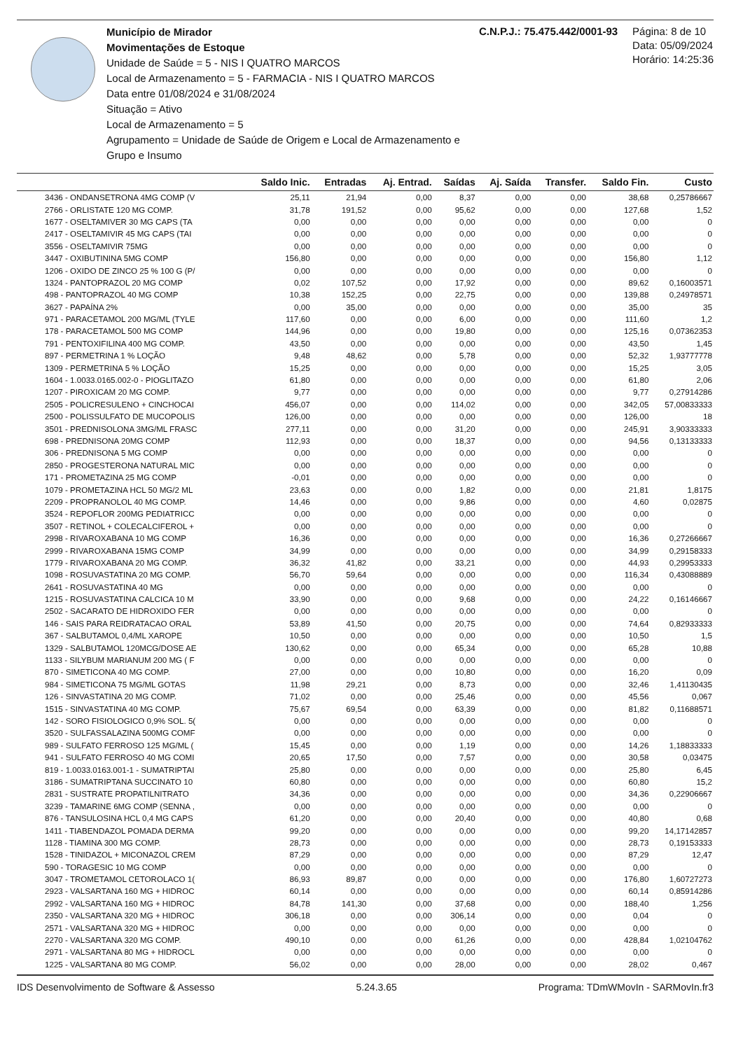Município de Mirador
Movimentações de Estoque
Unidade de Saúde = 5 - NIS I QUATRO MARCOS
Local de Armazenamento = 5 - FARMACIA - NIS I QUATRO MARCOS
Data entre 01/08/2024 e 31/08/2024
Situação = Ativo
Local de Armazenamento = 5
Agrupamento = Unidade de Saúde de Origem e Local de Armazenamento e Grupo e Insumo
C.N.P.J.: 75.475.442/0001-93 Página: 8 de 10
Data: 05/09/2024
Horário: 14:25:36
| | Saldo Inic. | Entradas | Aj. Entrad. | Saídas | Aj. Saída | Transfer. | Saldo Fin. | Custo |
| --- | --- | --- | --- | --- | --- | --- | --- | --- |
| 3436 - ONDANSETRONA 4MG COMP (V | 25,11 | 21,94 | 0,00 | 8,37 | 0,00 | 0,00 | 38,68 | 0,25786667 |
| 2766 - ORLISTATE 120 MG COMP. | 31,78 | 191,52 | 0,00 | 95,62 | 0,00 | 0,00 | 127,68 | 1,52 |
| 1677 - OSELTAMIVER 30 MG CAPS (TA | 0,00 | 0,00 | 0,00 | 0,00 | 0,00 | 0,00 | 0,00 | 0 |
| 2417 - OSELTAMIVIR 45 MG CAPS (TAI | 0,00 | 0,00 | 0,00 | 0,00 | 0,00 | 0,00 | 0,00 | 0 |
| 3556 - OSELTAMIVIR 75MG | 0,00 | 0,00 | 0,00 | 0,00 | 0,00 | 0,00 | 0,00 | 0 |
| 3447 - OXIBUTININA 5MG COMP | 156,80 | 0,00 | 0,00 | 0,00 | 0,00 | 0,00 | 156,80 | 1,12 |
| 1206 - OXIDO DE ZINCO 25 % 100 G (P/ | 0,00 | 0,00 | 0,00 | 0,00 | 0,00 | 0,00 | 0,00 | 0 |
| 1324 - PANTOPRAZOL 20 MG COMP | 0,02 | 107,52 | 0,00 | 17,92 | 0,00 | 0,00 | 89,62 | 0,16003571 |
| 498 - PANTOPRAZOL 40 MG COMP | 10,38 | 152,25 | 0,00 | 22,75 | 0,00 | 0,00 | 139,88 | 0,24978571 |
| 3627 - PAPAÍNA 2% | 0,00 | 35,00 | 0,00 | 0,00 | 0,00 | 0,00 | 35,00 | 35 |
| 971 - PARACETAMOL 200 MG/ML (TYLE | 117,60 | 0,00 | 0,00 | 6,00 | 0,00 | 0,00 | 111,60 | 1,2 |
| 178 - PARACETAMOL 500 MG COMP | 144,96 | 0,00 | 0,00 | 19,80 | 0,00 | 0,00 | 125,16 | 0,07362353 |
| 791 - PENTOXIFILINA 400 MG COMP. | 43,50 | 0,00 | 0,00 | 0,00 | 0,00 | 0,00 | 43,50 | 1,45 |
| 897 - PERMETRINA 1 % LOÇÃO | 9,48 | 48,62 | 0,00 | 5,78 | 0,00 | 0,00 | 52,32 | 1,93777778 |
| 1309 - PERMETRINA 5 % LOÇÃO | 15,25 | 0,00 | 0,00 | 0,00 | 0,00 | 0,00 | 15,25 | 3,05 |
| 1604 - 1.0033.0165.002-0 - PIOGLITAZO | 61,80 | 0,00 | 0,00 | 0,00 | 0,00 | 0,00 | 61,80 | 2,06 |
| 1207 - PIROXICAM 20 MG COMP. | 9,77 | 0,00 | 0,00 | 0,00 | 0,00 | 0,00 | 9,77 | 0,27914286 |
| 2505 - POLICRESULENO + CINCHOCAI | 456,07 | 0,00 | 0,00 | 114,02 | 0,00 | 0,00 | 342,05 | 57,00833333 |
| 2500 - POLISSULFATO DE MUCOPOLIS | 126,00 | 0,00 | 0,00 | 0,00 | 0,00 | 0,00 | 126,00 | 18 |
| 3501 - PREDNISOLONA 3MG/ML FRASC | 277,11 | 0,00 | 0,00 | 31,20 | 0,00 | 0,00 | 245,91 | 3,90333333 |
| 698 - PREDNISONA 20MG COMP | 112,93 | 0,00 | 0,00 | 18,37 | 0,00 | 0,00 | 94,56 | 0,13133333 |
| 306 - PREDNISONA 5 MG COMP | 0,00 | 0,00 | 0,00 | 0,00 | 0,00 | 0,00 | 0,00 | 0 |
| 2850 - PROGESTERONA NATURAL MIC | 0,00 | 0,00 | 0,00 | 0,00 | 0,00 | 0,00 | 0,00 | 0 |
| 171 - PROMETAZINA 25 MG COMP | -0,01 | 0,00 | 0,00 | 0,00 | 0,00 | 0,00 | 0,00 | 0 |
| 1079 - PROMETAZINA HCL 50 MG/2 ML | 23,63 | 0,00 | 0,00 | 1,82 | 0,00 | 0,00 | 21,81 | 1,8175 |
| 2209 - PROPRANOLOL 40 MG COMP. | 14,46 | 0,00 | 0,00 | 9,86 | 0,00 | 0,00 | 4,60 | 0,02875 |
| 3524 - REPOFLOR 200MG PEDIATRICC | 0,00 | 0,00 | 0,00 | 0,00 | 0,00 | 0,00 | 0,00 | 0 |
| 3507 - RETINOL + COLECALCIFEROL + | 0,00 | 0,00 | 0,00 | 0,00 | 0,00 | 0,00 | 0,00 | 0 |
| 2998 - RIVAROXABANA 10 MG COMP | 16,36 | 0,00 | 0,00 | 0,00 | 0,00 | 0,00 | 16,36 | 0,27266667 |
| 2999 - RIVAROXABANA 15MG COMP | 34,99 | 0,00 | 0,00 | 0,00 | 0,00 | 0,00 | 34,99 | 0,29158333 |
| 1779 - RIVAROXABANA 20 MG COMP. | 36,32 | 41,82 | 0,00 | 33,21 | 0,00 | 0,00 | 44,93 | 0,29953333 |
| 1098 - ROSUVASTATINA 20 MG COMP. | 56,70 | 59,64 | 0,00 | 0,00 | 0,00 | 0,00 | 116,34 | 0,43088889 |
| 2641 - ROSUVASTATINA 40 MG | 0,00 | 0,00 | 0,00 | 0,00 | 0,00 | 0,00 | 0,00 | 0 |
| 1215 - ROSUVASTATINA CALCICA 10 M | 33,90 | 0,00 | 0,00 | 9,68 | 0,00 | 0,00 | 24,22 | 0,16146667 |
| 2502 - SACARATO DE HIDROXIDO FER | 0,00 | 0,00 | 0,00 | 0,00 | 0,00 | 0,00 | 0,00 | 0 |
| 146 - SAIS PARA REIDRATACAO ORAL | 53,89 | 41,50 | 0,00 | 20,75 | 0,00 | 0,00 | 74,64 | 0,82933333 |
| 367 - SALBUTAMOL 0,4/ML XAROPE | 10,50 | 0,00 | 0,00 | 0,00 | 0,00 | 0,00 | 10,50 | 1,5 |
| 1329 - SALBUTAMOL 120MCG/DOSE AE | 130,62 | 0,00 | 0,00 | 65,34 | 0,00 | 0,00 | 65,28 | 10,88 |
| 1133 - SILYBUM MARIANUM 200 MG ( F | 0,00 | 0,00 | 0,00 | 0,00 | 0,00 | 0,00 | 0,00 | 0 |
| 870 - SIMETICONA 40 MG COMP. | 27,00 | 0,00 | 0,00 | 10,80 | 0,00 | 0,00 | 16,20 | 0,09 |
| 984 - SIMETICONA 75 MG/ML GOTAS | 11,98 | 29,21 | 0,00 | 8,73 | 0,00 | 0,00 | 32,46 | 1,41130435 |
| 126 - SINVASTATINA 20 MG COMP. | 71,02 | 0,00 | 0,00 | 25,46 | 0,00 | 0,00 | 45,56 | 0,067 |
| 1515 - SINVASTATINA 40 MG COMP. | 75,67 | 69,54 | 0,00 | 63,39 | 0,00 | 0,00 | 81,82 | 0,11688571 |
| 142 - SORO FISIOLOGICO 0,9% SOL. 5( | 0,00 | 0,00 | 0,00 | 0,00 | 0,00 | 0,00 | 0,00 | 0 |
| 3520 - SULFASSALAZINA 500MG COMF | 0,00 | 0,00 | 0,00 | 0,00 | 0,00 | 0,00 | 0,00 | 0 |
| 989 - SULFATO FERROSO 125 MG/ML ( | 15,45 | 0,00 | 0,00 | 1,19 | 0,00 | 0,00 | 14,26 | 1,18833333 |
| 941 - SULFATO FERROSO 40 MG COMI | 20,65 | 17,50 | 0,00 | 7,57 | 0,00 | 0,00 | 30,58 | 0,03475 |
| 819 - 1.0033.0163.001-1 - SUMATRIPTAI | 25,80 | 0,00 | 0,00 | 0,00 | 0,00 | 0,00 | 25,80 | 6,45 |
| 3186 - SUMATRIPTANA SUCCINATO 10 | 60,80 | 0,00 | 0,00 | 0,00 | 0,00 | 0,00 | 60,80 | 15,2 |
| 2831 - SUSTRATE PROPATILNITRATO | 34,36 | 0,00 | 0,00 | 0,00 | 0,00 | 0,00 | 34,36 | 0,22906667 |
| 3239 - TAMARINE 6MG COMP (SENNA , | 0,00 | 0,00 | 0,00 | 0,00 | 0,00 | 0,00 | 0,00 | 0 |
| 876 - TANSULOSINA HCL 0,4 MG CAPS | 61,20 | 0,00 | 0,00 | 20,40 | 0,00 | 0,00 | 40,80 | 0,68 |
| 1411 - TIABENDAZOL POMADA DERMA | 99,20 | 0,00 | 0,00 | 0,00 | 0,00 | 0,00 | 99,20 | 14,17142857 |
| 1128 - TIAMINA 300 MG COMP. | 28,73 | 0,00 | 0,00 | 0,00 | 0,00 | 0,00 | 28,73 | 0,19153333 |
| 1528 - TINIDAZOL + MICONAZOL CREM | 87,29 | 0,00 | 0,00 | 0,00 | 0,00 | 0,00 | 87,29 | 12,47 |
| 590 - TORAGESIC 10 MG COMP | 0,00 | 0,00 | 0,00 | 0,00 | 0,00 | 0,00 | 0,00 | 0 |
| 3047 - TROMETAMOL CETOROLACO 1( | 86,93 | 89,87 | 0,00 | 0,00 | 0,00 | 0,00 | 176,80 | 1,60727273 |
| 2923 - VALSARTANA 160 MG + HIDROC | 60,14 | 0,00 | 0,00 | 0,00 | 0,00 | 0,00 | 60,14 | 0,85914286 |
| 2992 - VALSARTANA 160 MG + HIDROC | 84,78 | 141,30 | 0,00 | 37,68 | 0,00 | 0,00 | 188,40 | 1,256 |
| 2350 - VALSARTANA 320 MG + HIDROC | 306,18 | 0,00 | 0,00 | 306,14 | 0,00 | 0,00 | 0,04 | 0 |
| 2571 - VALSARTANA 320 MG + HIDROC | 0,00 | 0,00 | 0,00 | 0,00 | 0,00 | 0,00 | 0,00 | 0 |
| 2270 - VALSARTANA 320 MG COMP. | 490,10 | 0,00 | 0,00 | 61,26 | 0,00 | 0,00 | 428,84 | 1,02104762 |
| 2971 - VALSARTANA 80 MG + HIDROCL | 0,00 | 0,00 | 0,00 | 0,00 | 0,00 | 0,00 | 0,00 | 0 |
| 1225 - VALSARTANA 80 MG COMP. | 56,02 | 0,00 | 0,00 | 28,00 | 0,00 | 0,00 | 28,02 | 0,467 |
IDS Desenvolvimento de Software & Assesso 5.24.3.65 Programa: TDmWMovIn - SARMovIn.fr3